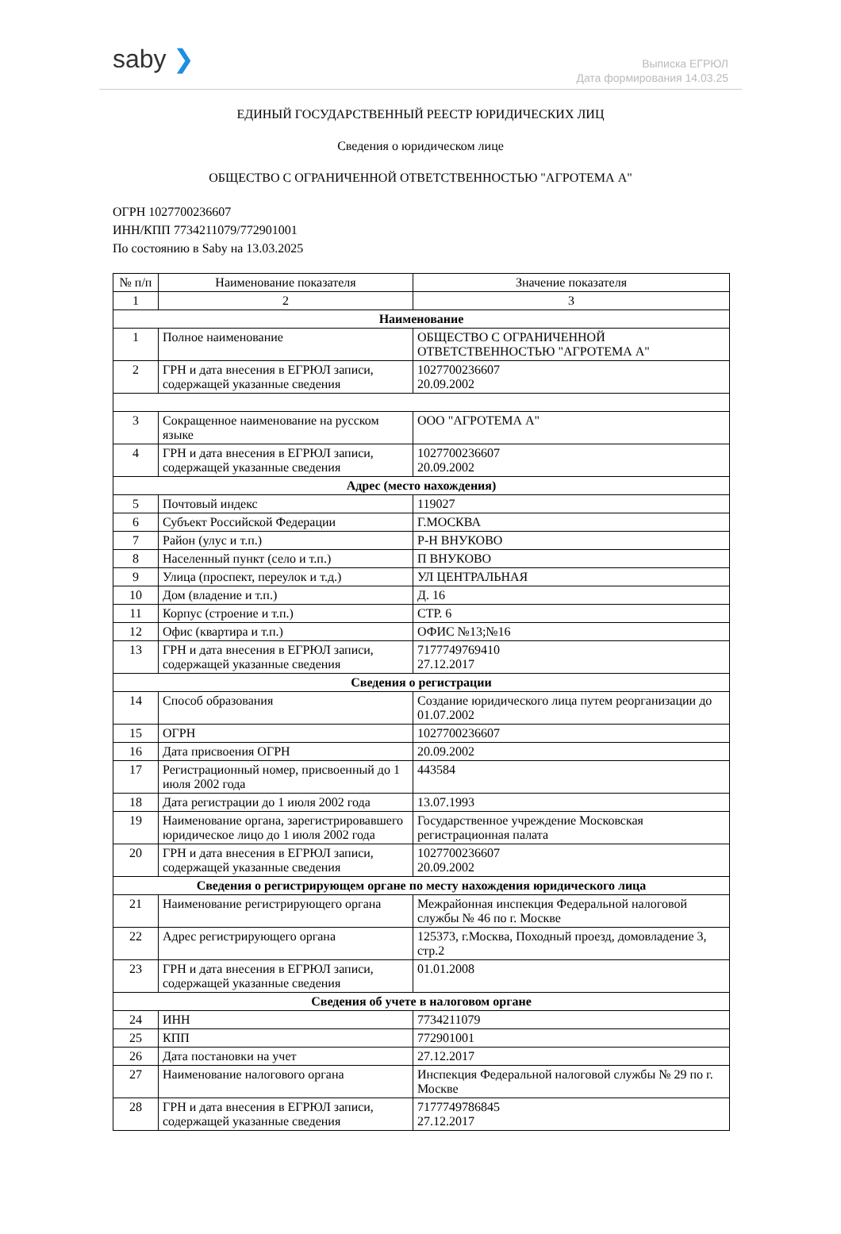saby ❯
Выписка ЕГРЮЛ
Дата формирования 14.03.25
ЕДИНЫЙ ГОСУДАРСТВЕННЫЙ РЕЕСТР ЮРИДИЧЕСКИХ ЛИЦ
Сведения о юридическом лице
ОБЩЕСТВО С ОГРАНИЧЕННОЙ ОТВЕТСТВЕННОСТЬЮ "АГРОТЕМА А"
ОГРН 1027700236607
ИНН/КПП 7734211079/772901001
По состоянию в Saby на 13.03.2025
| № п/п | Наименование показателя | Значение показателя |
| --- | --- | --- |
| 1 | 2 | 3 |
| Наименование | | |
| 1 | Полное наименование | ОБЩЕСТВО С ОГРАНИЧЕННОЙ ОТВЕТСТВЕННОСТЬЮ "АГРОТЕМА А" |
| 2 | ГРН и дата внесения в ЕГРЮЛ записи, содержащей указанные сведения | 1027700236607 20.09.2002 |
| 3 | Сокращенное наименование на русском языке | ООО "АГРОТЕМА А" |
| 4 | ГРН и дата внесения в ЕГРЮЛ записи, содержащей указанные сведения | 1027700236607 20.09.2002 |
| Адрес (место нахождения) | | |
| 5 | Почтовый индекс | 119027 |
| 6 | Субъект Российской Федерации | Г.МОСКВА |
| 7 | Район (улус и т.п.) | Р-Н ВНУКОВО |
| 8 | Населенный пункт (село и т.п.) | П ВНУКОВО |
| 9 | Улица (проспект, переулок и т.д.) | УЛ ЦЕНТРАЛЬНАЯ |
| 10 | Дом (владение и т.п.) | Д. 16 |
| 11 | Корпус (строение и т.п.) | СТР. 6 |
| 12 | Офис (квартира и т.п.) | ОФИС №13;№16 |
| 13 | ГРН и дата внесения в ЕГРЮЛ записи, содержащей указанные сведения | 7177749769410 27.12.2017 |
| Сведения о регистрации | | |
| 14 | Способ образования | Создание юридического лица путем реорганизации до 01.07.2002 |
| 15 | ОГРН | 1027700236607 |
| 16 | Дата присвоения ОГРН | 20.09.2002 |
| 17 | Регистрационный номер, присвоенный до 1 июля 2002 года | 443584 |
| 18 | Дата регистрации до 1 июля 2002 года | 13.07.1993 |
| 19 | Наименование органа, зарегистрировавшего юридическое лицо до 1 июля 2002 года | Государственное учреждение Московская регистрационная палата |
| 20 | ГРН и дата внесения в ЕГРЮЛ записи, содержащей указанные сведения | 1027700236607 20.09.2002 |
| Сведения о регистрирующем органе по месту нахождения юридического лица | | |
| 21 | Наименование регистрирующего органа | Межрайонная инспекция Федеральной налоговой службы № 46 по г. Москве |
| 22 | Адрес регистрирующего органа | 125373, г.Москва, Походный проезд, домовладение 3, стр.2 |
| 23 | ГРН и дата внесения в ЕГРЮЛ записи, содержащей указанные сведения | 01.01.2008 |
| Сведения об учете в налоговом органе | | |
| 24 | ИНН | 7734211079 |
| 25 | КПП | 772901001 |
| 26 | Дата постановки на учет | 27.12.2017 |
| 27 | Наименование налогового органа | Инспекция Федеральной налоговой службы № 29 по г. Москве |
| 28 | ГРН и дата внесения в ЕГРЮЛ записи, содержащей указанные сведения | 7177749786845 27.12.2017 |